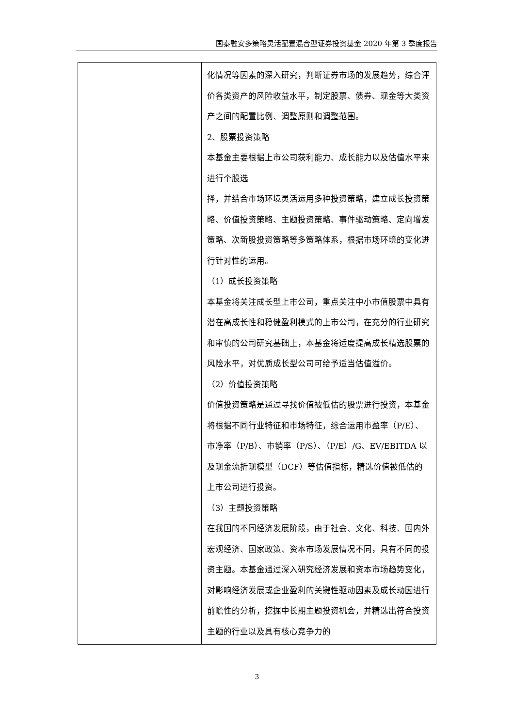国泰融安多策略灵活配置混合型证券投资基金 2020 年第 3 季度报告
| | 化情况等因素的深入研究，判断证券市场的发展趋势，综合评价各类资产的风险收益水平，制定股票、债券、现金等大类资产之间的配置比例、调整原则和调整范围。 2、股票投资策略 本基金主要根据上市公司获利能力、成长能力以及估值水平来进行个股选 择，并结合市场环境灵活运用多种投资策略，建立成长投资策略、价值投资策略、主题投资策略、事件驱动策略、定向增发策略、次新股投资策略等多策略体系，根据市场环境的变化进行针对性的运用。 （1）成长投资策略 本基金将关注成长型上市公司，重点关注中小市值股票中具有潜在高成长性和稳健盈利模式的上市公司，在充分的行业研究和审慎的公司研究基础上，本基金将适度提高成长精选股票的风险水平，对优质成长型公司可给予适当估值溢价。 （2）价值投资策略 价值投资策略是通过寻找价值被低估的股票进行投资，本基金将根据不同行业特征和市场特征，综合运用市盈率（P/E）、市净率（P/B）、市销率（P/S）、（P/E）/G、EV/EBITDA 以及现金流折现模型（DCF）等估值指标，精选价值被低估的上市公司进行投资。 （3）主题投资策略 在我国的不同经济发展阶段，由于社会、文化、科技、国内外宏观经济、国家政策、资本市场发展情况不同，具有不同的投资主题。本基金通过深入研究经济发展和资本市场趋势变化，对影响经济发展或企业盈利的关键性驱动因素及成长动因进行前瞻性的分析，挖掘中长期主题投资机会，并精选出符合投资主题的行业以及具有核心竞争力的 |
3